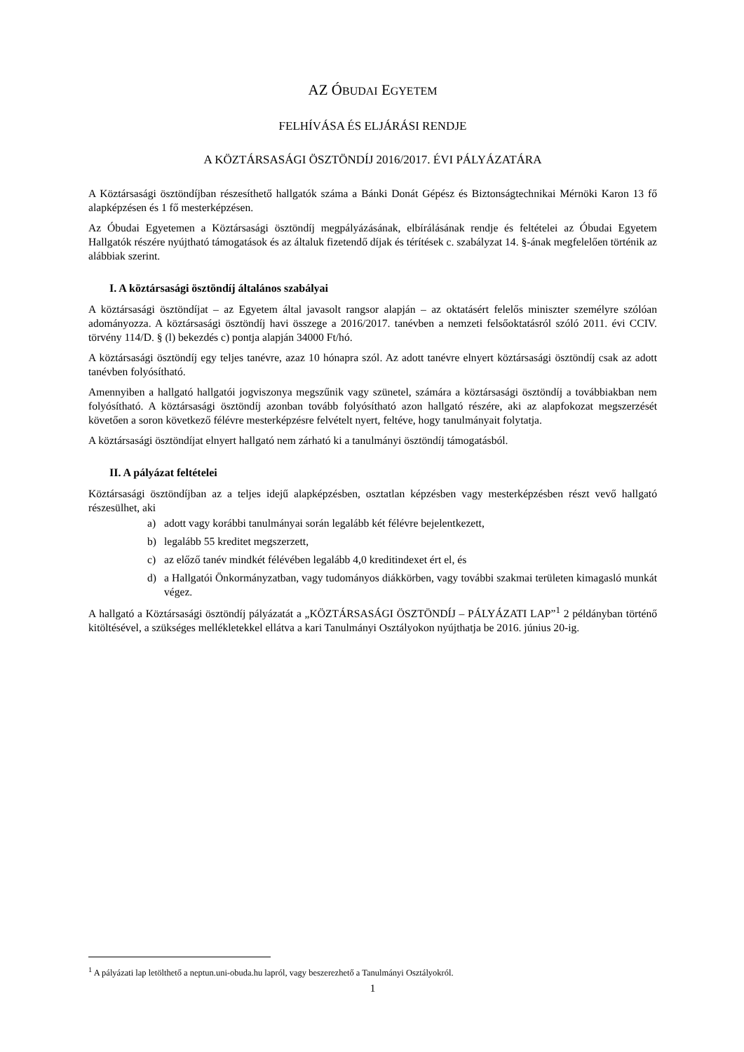AZ ÓBUDAI EGYETEM
FELHÍVÁSA ÉS ELJÁRÁSI RENDJE
A KÖZTÁRSASÁGI ÖSZTÖNDÍJ 2016/2017. ÉVI PÁLYÁZATÁRA
A Köztársasági ösztöndíjban részesíthető hallgatók száma a Bánki Donát Gépész és Biztonságtechnikai Mérnöki Karon 13 fő alapképzésen és 1 fő mesterképzésen.
Az Óbudai Egyetemen a Köztársasági ösztöndíj megpályázásának, elbírálásának rendje és feltételei az Óbudai Egyetem Hallgatók részére nyújtható támogatások és az általuk fizetendő díjak és térítések c. szabályzat 14. §-ának megfelelően történik az alábbiak szerint.
I. A köztársasági ösztöndíj általános szabályai
A köztársasági ösztöndíjat – az Egyetem által javasolt rangsor alapján – az oktatásért felelős miniszter személyre szólóan adományozza. A köztársasági ösztöndíj havi összege a 2016/2017. tanévben a nemzeti felsőoktatásról szóló 2011. évi CCIV. törvény 114/D. § (l) bekezdés c) pontja alapján 34000 Ft/hó.
A köztársasági ösztöndíj egy teljes tanévre, azaz 10 hónapra szól. Az adott tanévre elnyert köztársasági ösztöndíj csak az adott tanévben folyósítható.
Amennyiben a hallgató hallgatói jogviszonya megszűnik vagy szünetel, számára a köztársasági ösztöndíj a továbbiakban nem folyósítható. A köztársasági ösztöndíj azonban tovább folyósítható azon hallgató részére, aki az alapfokozat megszerzését követően a soron következő félévre mesterképzésre felvételt nyert, feltéve, hogy tanulmányait folytatja.
A köztársasági ösztöndíjat elnyert hallgató nem zárható ki a tanulmányi ösztöndíj támogatásból.
II. A pályázat feltételei
Köztársasági ösztöndíjban az a teljes idejű alapképzésben, osztatlan képzésben vagy mesterképzésben részt vevő hallgató részesülhet, aki
a) adott vagy korábbi tanulmányai során legalább két félévre bejelentkezett,
b) legalább 55 kreditet megszerzett,
c) az előző tanév mindkét félévében legalább 4,0 kreditindexet ért el, és
d) a Hallgatói Önkormányzatban, vagy tudományos diákkörben, vagy további szakmai területen kimagasló munkát végez.
A hallgató a Köztársasági ösztöndíj pályázatát a „KÖZTÁRSASÁGI ÖSZTÖNDÍJ – PÁLYÁZATI LAP”<sup>1</sup> 2 példányban történő kitöltésével, a szükséges mellékletekkel ellátva a kari Tanulmányi Osztályokon nyújthatja be 2016. június 20-ig.
<sup>1</sup> A pályázati lap letölthető a neptun.uni-obuda.hu lapról, vagy beszerezhető a Tanulmányi Osztályokról.
1